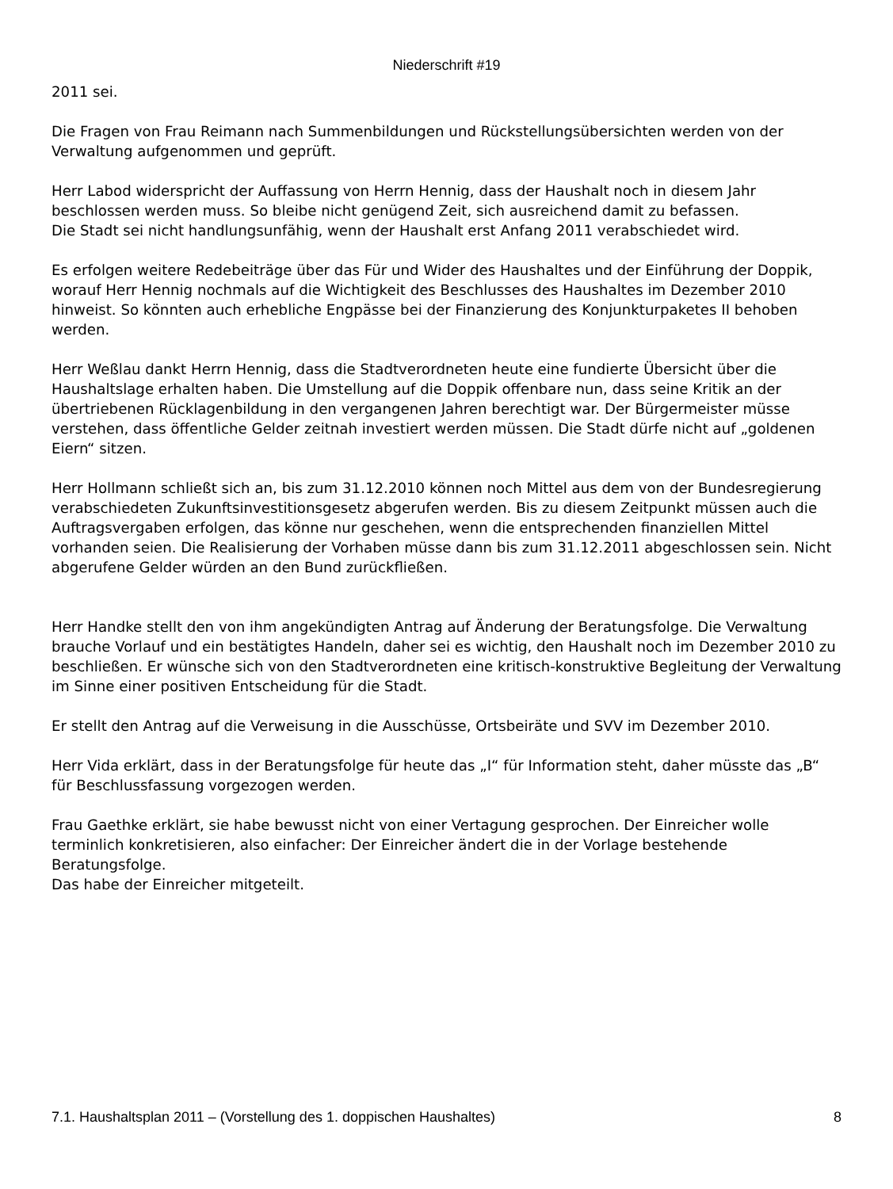Niederschrift #19
2011 sei.
Die Fragen von Frau Reimann nach Summenbildungen und Rückstellungsübersichten werden von der Verwaltung aufgenommen und geprüft.
Herr Labod widerspricht der Auffassung von Herrn Hennig, dass der Haushalt noch in diesem Jahr beschlossen werden muss. So bleibe nicht genügend Zeit, sich ausreichend damit zu befassen.
Die Stadt sei nicht handlungsunfähig, wenn der Haushalt erst Anfang 2011 verabschiedet wird.
Es erfolgen weitere Redebeiträge über das Für und Wider des Haushaltes und der Einführung der Doppik, worauf Herr Hennig nochmals auf die Wichtigkeit des Beschlusses des Haushaltes im Dezember 2010 hinweist. So könnten auch erhebliche Engpässe bei der Finanzierung des Konjunkturpaketes II behoben werden.
Herr Weßlau dankt Herrn Hennig, dass die Stadtverordneten heute eine fundierte Übersicht über die Haushaltslage erhalten haben. Die Umstellung auf die Doppik offenbare nun, dass seine Kritik an der übertriebenen Rücklagenbildung in den vergangenen Jahren berechtigt war. Der Bürgermeister müsse verstehen, dass öffentliche Gelder zeitnah investiert werden müssen. Die Stadt dürfe nicht auf „goldenen Eiern“ sitzen.
Herr Hollmann schließt sich an, bis zum 31.12.2010 können noch Mittel aus dem von der Bundesregierung verabschiedeten Zukunftsinvestitionsgesetz abgerufen werden. Bis zu diesem Zeitpunkt müssen auch die Auftragsvergaben erfolgen, das könne nur geschehen, wenn die entsprechenden finanziellen Mittel vorhanden seien. Die Realisierung der Vorhaben müsse dann bis zum 31.12.2011 abgeschlossen sein. Nicht abgerufene Gelder würden an den Bund zurückfließen.
Herr Handke stellt den von ihm angekündigten Antrag auf Änderung der Beratungsfolge. Die Verwaltung brauche Vorlauf und ein bestätigtes Handeln, daher sei es wichtig, den Haushalt noch im Dezember 2010 zu beschließen. Er wünsche sich von den Stadtverordneten eine kritisch-konstruktive Begleitung der Verwaltung im Sinne einer positiven Entscheidung für die Stadt.
Er stellt den Antrag auf die Verweisung in die Ausschüsse, Ortsbeiräte und SVV im Dezember 2010.
Herr Vida erklärt, dass in der Beratungsfolge für heute das „I“ für Information steht, daher müsste das „B“ für Beschlussfassung vorgezogen werden.
Frau Gaethke erklärt, sie habe bewusst nicht von einer Vertagung gesprochen. Der Einreicher wolle terminlich konkretisieren, also einfacher: Der Einreicher ändert die in der Vorlage bestehende Beratungsfolge.
Das habe der Einreicher mitgeteilt.
7.1. Haushaltsplan 2011 – (Vorstellung des 1. doppischen Haushaltes) 8